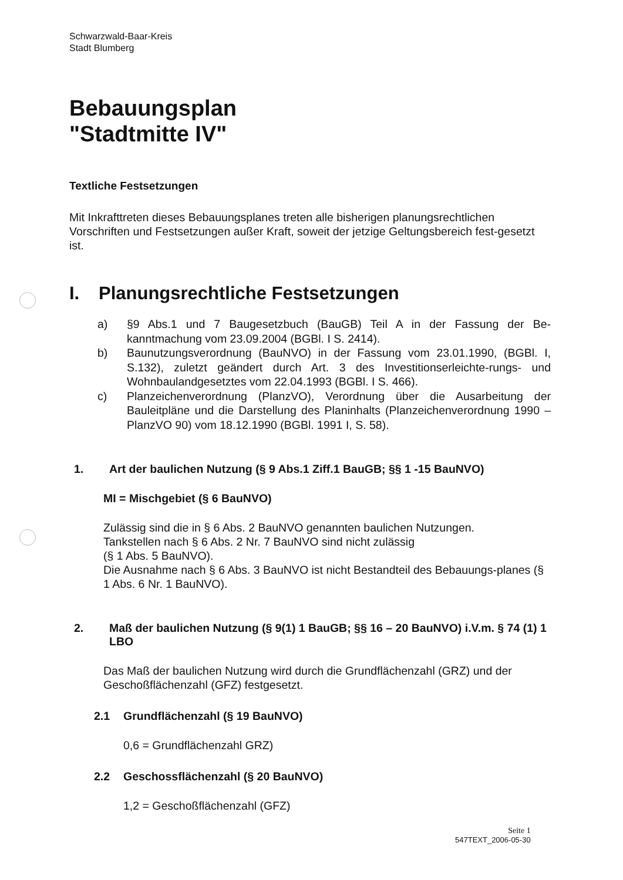Schwarzwald-Baar-Kreis
Stadt Blumberg
Bebauungsplan
"Stadtmitte IV"
Textliche Festsetzungen
Mit Inkrafttreten dieses Bebauungsplanes treten alle bisherigen planungsrechtlichen Vorschriften und Festsetzungen außer Kraft, soweit der jetzige Geltungsbereich fest-gesetzt ist.
I. Planungsrechtliche Festsetzungen
a) §9 Abs.1 und 7 Baugesetzbuch (BauGB) Teil A in der Fassung der Be-kanntmachung vom 23.09.2004 (BGBl. I S. 2414).
b) Baunutzungsverordnung (BauNVO) in der Fassung vom 23.01.1990, (BGBl. I, S.132), zuletzt geändert durch Art. 3 des Investitionserleichte-rungs- und Wohnbaulandgesetztes vom 22.04.1993 (BGBl. I S. 466).
c) Planzeichenverordnung (PlanzVO), Verordnung über die Ausarbeitung der Bauleitpläne und die Darstellung des Planinhalts (Planzeichenverordnung 1990 – PlanzVO 90) vom 18.12.1990 (BGBl. 1991 I, S. 58).
1. Art der baulichen Nutzung (§ 9 Abs.1 Ziff.1 BauGB; §§ 1 -15 BauNVO)
MI = Mischgebiet (§ 6 BauNVO)
Zulässig sind die in § 6 Abs. 2 BauNVO genannten baulichen Nutzungen.
Tankstellen nach § 6 Abs. 2 Nr. 7 BauNVO sind nicht zulässig
(§ 1 Abs. 5 BauNVO).
Die Ausnahme nach § 6 Abs. 3 BauNVO ist nicht Bestandteil des Bebauungs-planes (§ 1 Abs. 6 Nr. 1 BauNVO).
2. Maß der baulichen Nutzung (§ 9(1) 1 BauGB; §§ 16 – 20 BauNVO) i.V.m. § 74 (1) 1 LBO
Das Maß der baulichen Nutzung wird durch die Grundflächenzahl (GRZ) und der Geschoßflächenzahl (GFZ) festgesetzt.
2.1 Grundflächenzahl (§ 19 BauNVO)
0,6 = Grundflächenzahl GRZ)
2.2 Geschossflächenzahl (§ 20 BauNVO)
1,2 = Geschoßflächenzahl (GFZ)
Seite 1
547TEXT_2006-05-30